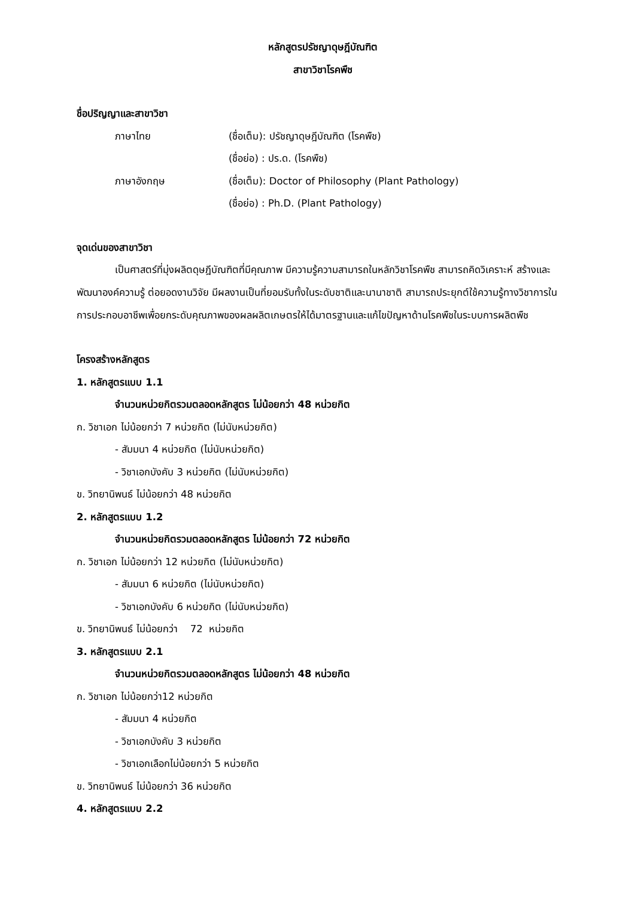หลักสูตรปรัชญาดุษฎีบัณฑิต
สาขาวิชาโรคพืช
ชื่อปริญญาและสาขาวิชา
ภาษาไทย (ชื่อเต็ม): ปรัชญาดุษฎีบัณฑิต (โรคพืช)
(ชื่อย่อ) : ปร.ด. (โรคพืช)
ภาษาอังกฤษ (ชื่อเต็ม): Doctor of Philosophy (Plant Pathology)
(ชื่อย่อ) : Ph.D. (Plant Pathology)
จุดเด่นของสาขาวิชา
เป็นศาสตร์ที่มุ่งผลิตดุษฎีบัณฑิตที่มีคุณภาพ มีความรู้ความสามารถในหลักวิชาโรคพืช สามารถคิดวิเคราะห์ สร้างและพัฒนาองค์ความรู้ ต่อยอดงานวิจัย มีผลงานเป็นที่ยอมรับทั้งในระดับชาติและนานาชาติ สามารถประยุกต์ใช้ความรู้ทางวิชาการในการประกอบอาชีพเพื่อยกระดับคุณภาพของผลผลิตเกษตรให้ได้มาตรฐานและแก้ไขปัญหาด้านโรคพืชในระบบการผลิตพืช
โครงสร้างหลักสูตร
1. หลักสูตรแบบ 1.1
จำนวนหน่วยกิตรวมตลอดหลักสูตร ไม่น้อยกว่า 48 หน่วยกิต
ก. วิชาเอก ไม่น้อยกว่า 7 หน่วยกิต (ไม่นับหน่วยกิต)
- สัมมนา 4 หน่วยกิต (ไม่นับหน่วยกิต)
- วิชาเอกบังคับ 3 หน่วยกิต (ไม่นับหน่วยกิต)
ข. วิทยานิพนธ์ ไม่น้อยกว่า 48 หน่วยกิต
2. หลักสูตรแบบ 1.2
จำนวนหน่วยกิตรวมตลอดหลักสูตร ไม่น้อยกว่า 72 หน่วยกิต
ก. วิชาเอก ไม่น้อยกว่า 12 หน่วยกิต (ไม่นับหน่วยกิต)
- สัมมนา 6 หน่วยกิต (ไม่นับหน่วยกิต)
- วิชาเอกบังคับ 6 หน่วยกิต (ไม่นับหน่วยกิต)
ข. วิทยานิพนธ์ ไม่น้อยกว่า 72 หน่วยกิต
3. หลักสูตรแบบ 2.1
จำนวนหน่วยกิตรวมตลอดหลักสูตร ไม่น้อยกว่า 48 หน่วยกิต
ก. วิชาเอก ไม่น้อยกว่า12 หน่วยกิต
- สัมมนา 4 หน่วยกิต
- วิชาเอกบังคับ 3 หน่วยกิต
- วิชาเอกเลือกไม่น้อยกว่า 5 หน่วยกิต
ข. วิทยานิพนธ์ ไม่น้อยกว่า 36 หน่วยกิต
4. หลักสูตรแบบ 2.2